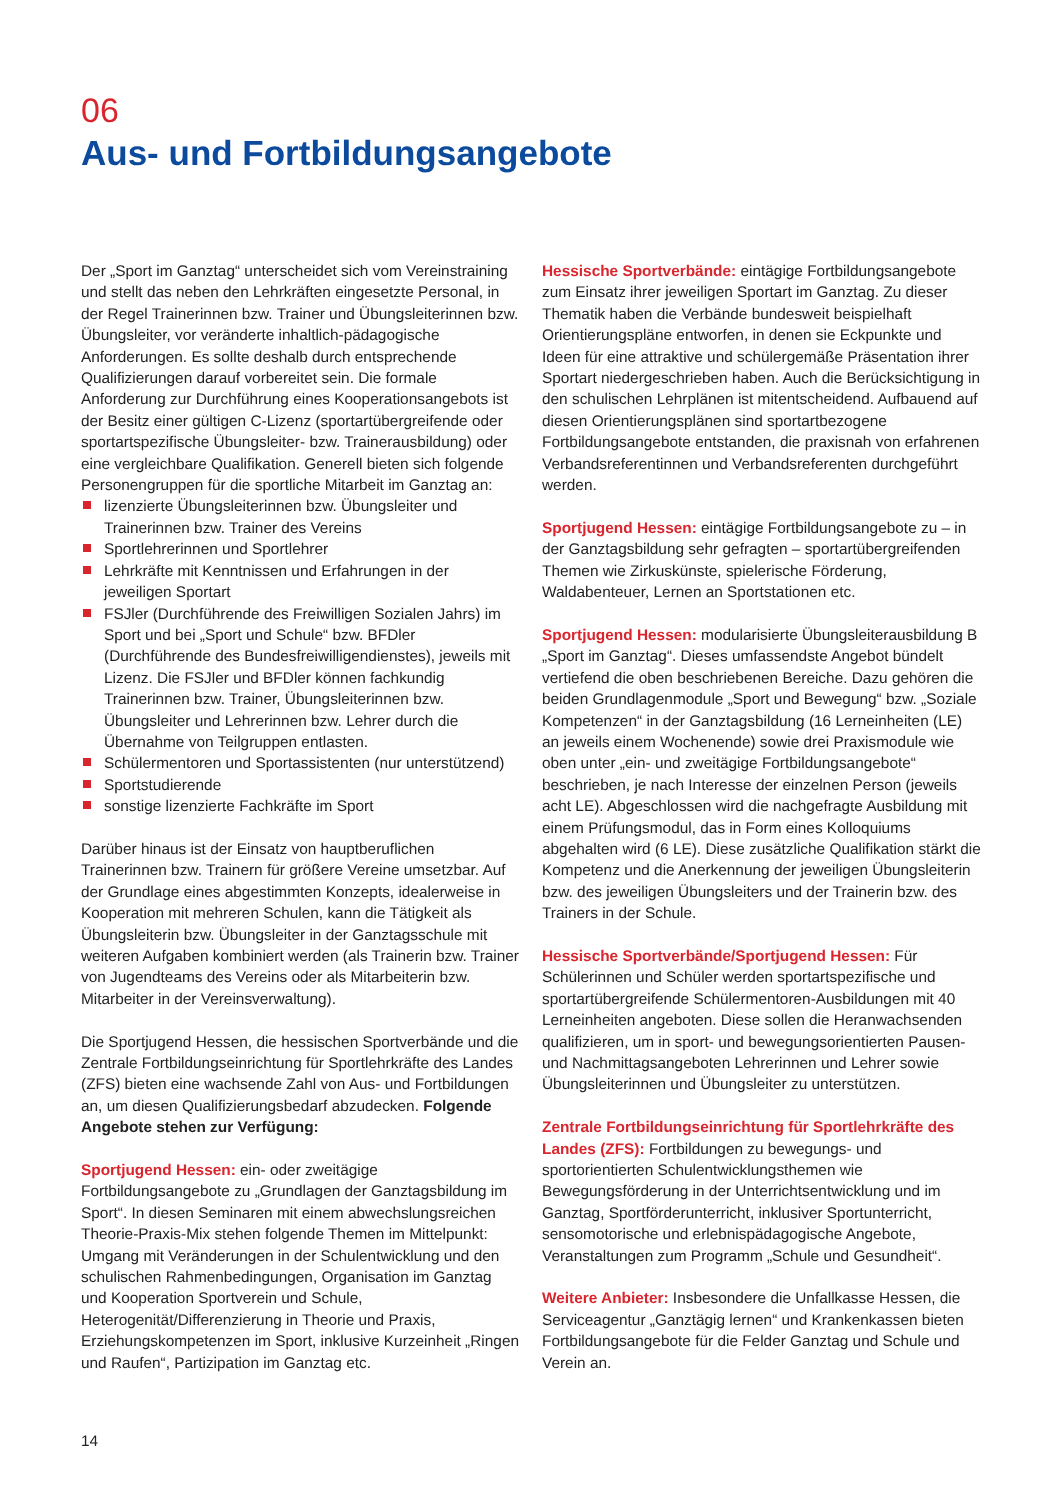06
Aus- und Fortbildungsangebote
Der „Sport im Ganztag“ unterscheidet sich vom Vereinstraining und stellt das neben den Lehrkräften eingesetzte Personal, in der Regel Trainerinnen bzw. Trainer und Übungsleiterinnen bzw. Übungsleiter, vor veränderte inhaltlich-pädagogische Anforderungen. Es sollte deshalb durch entsprechende Qualifizierungen darauf vorbereitet sein. Die formale Anforderung zur Durchführung eines Kooperationsangebots ist der Besitz einer gültigen C-Lizenz (sportartübergreifende oder sportartspezifische Übungsleiter- bzw. Trainerausbildung) oder eine vergleichbare Qualifikation. Generell bieten sich folgende Personengruppen für die sportliche Mitarbeit im Ganztag an:
lizenzierte Übungsleiterinnen bzw. Übungsleiter und Trainerinnen bzw. Trainer des Vereins
Sportlehrerinnen und Sportlehrer
Lehrkräfte mit Kenntnissen und Erfahrungen in der jeweiligen Sportart
FSJler (Durchführende des Freiwilligen Sozialen Jahrs) im Sport und bei „Sport und Schule“ bzw. BFDler (Durchführende des Bundesfreiwilligendienstes), jeweils mit Lizenz. Die FSJler und BFDler können fachkundig Trainerinnen bzw. Trainer, Übungsleiterinnen bzw. Übungsleiter und Lehrerinnen bzw. Lehrer durch die Übernahme von Teilgruppen entlasten.
Schülermentoren und Sportassistenten (nur unterstützend)
Sportstudierende
sonstige lizenzierte Fachkräfte im Sport
Darüber hinaus ist der Einsatz von hauptberuflichen Trainerinnen bzw. Trainern für größere Vereine umsetzbar. Auf der Grundlage eines abgestimmten Konzepts, idealerweise in Kooperation mit mehreren Schulen, kann die Tätigkeit als Übungsleiterin bzw. Übungsleiter in der Ganztagsschule mit weiteren Aufgaben kombiniert werden (als Trainerin bzw. Trainer von Jugendteams des Vereins oder als Mitarbeiterin bzw. Mitarbeiter in der Vereinsverwaltung).
Die Sportjugend Hessen, die hessischen Sportverbände und die Zentrale Fortbildungseinrichtung für Sportlehrkräfte des Landes (ZFS) bieten eine wachsende Zahl von Aus- und Fortbildungen an, um diesen Qualifizierungsbedarf abzudecken. Folgende Angebote stehen zur Verfügung:
Sportjugend Hessen: ein- oder zweitägige Fortbildungsangebote zu „Grundlagen der Ganztagsbildung im Sport“. In diesen Seminaren mit einem abwechslungsreichen Theorie-Praxis-Mix stehen folgende Themen im Mittelpunkt: Umgang mit Veränderungen in der Schulentwicklung und den schulischen Rahmenbedingungen, Organisation im Ganztag und Kooperation Sportverein und Schule, Heterogenität/Differenzierung in Theorie und Praxis, Erziehungskompetenzen im Sport, inklusive Kurzeinheit „Ringen und Raufen“, Partizipation im Ganztag etc.
Hessische Sportverbände: eintägige Fortbildungsangebote zum Einsatz ihrer jeweiligen Sportart im Ganztag. Zu dieser Thematik haben die Verbände bundesweit beispielhaft Orientierungspläne entworfen, in denen sie Eckpunkte und Ideen für eine attraktive und schülergemäße Präsentation ihrer Sportart niedergeschrieben haben. Auch die Berücksichtigung in den schulischen Lehrplänen ist mitentscheidend. Aufbauend auf diesen Orientierungsplänen sind sportartbezogene Fortbildungsangebote entstanden, die praxisnah von erfahrenen Verbandsreferentinnen und Verbandsreferenten durchgeführt werden.
Sportjugend Hessen: eintägige Fortbildungsangebote zu – in der Ganztagsbildung sehr gefragten – sportartübergreifenden Themen wie Zirkuskünste, spielerische Förderung, Waldabenteuer, Lernen an Sportstationen etc.
Sportjugend Hessen: modularisierte Übungsleiterausbildung B „Sport im Ganztag“. Dieses umfassendste Angebot bündelt vertiefend die oben beschriebenen Bereiche. Dazu gehören die beiden Grundlagenmodule „Sport und Bewegung“ bzw. „Soziale Kompetenzen“ in der Ganztagsbildung (16 Lerneinheiten (LE) an jeweils einem Wochenende) sowie drei Praxismodule wie oben unter „ein- und zweitägige Fortbildungsangebote“ beschrieben, je nach Interesse der einzelnen Person (jeweils acht LE). Abgeschlossen wird die nachgefragte Ausbildung mit einem Prüfungsmodul, das in Form eines Kolloquiums abgehalten wird (6 LE). Diese zusätzliche Qualifikation stärkt die Kompetenz und die Anerkennung der jeweiligen Übungsleiterin bzw. des jeweiligen Übungsleiters und der Trainerin bzw. des Trainers in der Schule.
Hessische Sportverbände/Sportjugend Hessen: Für Schülerinnen und Schüler werden sportartspezifische und sportartübergreifende Schülermentoren-Ausbildungen mit 40 Lerneinheiten angeboten. Diese sollen die Heranwachsenden qualifizieren, um in sport- und bewegungsorientierten Pausen- und Nachmittagsangeboten Lehrerinnen und Lehrer sowie Übungsleiterinnen und Übungsleiter zu unterstützen.
Zentrale Fortbildungseinrichtung für Sportlehrkräfte des Landes (ZFS): Fortbildungen zu bewegungs- und sportorientierten Schulentwicklungsthemen wie Bewegungsförderung in der Unterrichtsentwicklung und im Ganztag, Sportförderunterricht, inklusiver Sportunterricht, sensomotorische und erlebnispädagogische Angebote, Veranstaltungen zum Programm „Schule und Gesundheit“.
Weitere Anbieter: Insbesondere die Unfallkasse Hessen, die Serviceagentur „Ganztägig lernen“ und Krankenkassen bieten Fortbildungsangebote für die Felder Ganztag und Schule und Verein an.
14